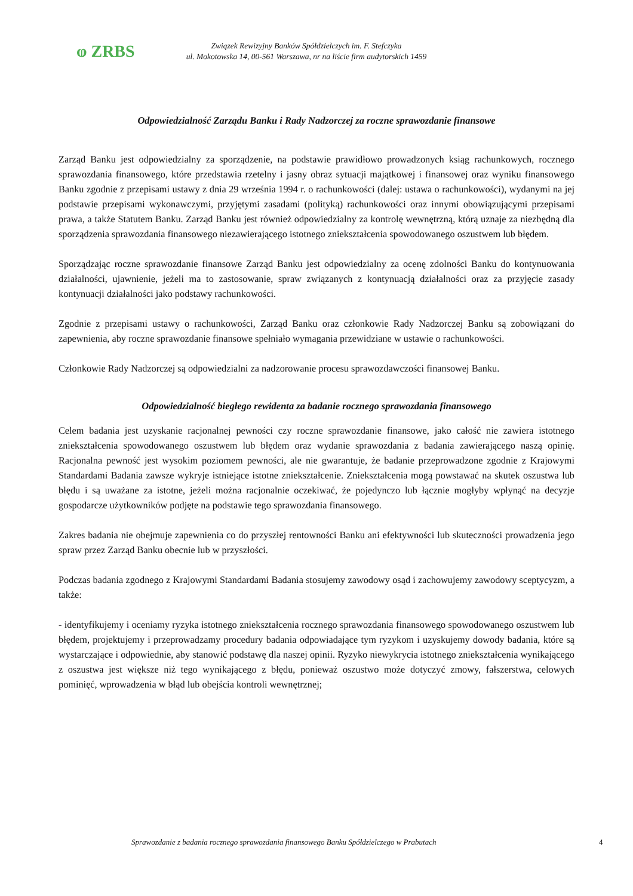ⱷ ZRBS
Związek Rewizyjny Banków Spółdzielczych im. F. Stefczyka
ul. Mokotowska 14, 00-561 Warszawa, nr na liście firm audytorskich 1459
Odpowiedzialność Zarządu Banku i Rady Nadzorczej za roczne sprawozdanie finansowe
Zarząd Banku jest odpowiedzialny za sporządzenie, na podstawie prawidłowo prowadzonych ksiąg rachunkowych, rocznego sprawozdania finansowego, które przedstawia rzetelny i jasny obraz sytuacji majątkowej i finansowej oraz wyniku finansowego Banku zgodnie z przepisami ustawy z dnia 29 września 1994 r. o rachunkowości (dalej: ustawa o rachunkowości), wydanymi na jej podstawie przepisami wykonawczymi, przyjętymi zasadami (polityką) rachunkowości oraz innymi obowiązującymi przepisami prawa, a także Statutem Banku. Zarząd Banku jest również odpowiedzialny za kontrolę wewnętrzną, którą uznaje za niezbędną dla sporządzenia sprawozdania finansowego niezawierającego istotnego zniekształcenia spowodowanego oszustwem lub błędem.
Sporządzając roczne sprawozdanie finansowe Zarząd Banku jest odpowiedzialny za ocenę zdolności Banku do kontynuowania działalności, ujawnienie, jeżeli ma to zastosowanie, spraw związanych z kontynuacją działalności oraz za przyjęcie zasady kontynuacji działalności jako podstawy rachunkowości.
Zgodnie z przepisami ustawy o rachunkowości, Zarząd Banku oraz członkowie Rady Nadzorczej Banku są zobowiązani do zapewnienia, aby roczne sprawozdanie finansowe spełniało wymagania przewidziane w ustawie o rachunkowości.
Członkowie Rady Nadzorczej są odpowiedzialni za nadzorowanie procesu sprawozdawczości finansowej Banku.
Odpowiedzialność biegłego rewidenta za badanie rocznego sprawozdania finansowego
Celem badania jest uzyskanie racjonalnej pewności czy roczne sprawozdanie finansowe, jako całość nie zawiera istotnego zniekształcenia spowodowanego oszustwem lub błędem oraz wydanie sprawozdania z badania zawierającego naszą opinię. Racjonalna pewność jest wysokim poziomem pewności, ale nie gwarantuje, że badanie przeprowadzone zgodnie z Krajowymi Standardami Badania zawsze wykryje istniejące istotne zniekształcenie. Zniekształcenia mogą powstawać na skutek oszustwa lub błędu i są uważane za istotne, jeżeli można racjonalnie oczekiwać, że pojedynczo lub łącznie mogłyby wpłynąć na decyzje gospodarcze użytkowników podjęte na podstawie tego sprawozdania finansowego.
Zakres badania nie obejmuje zapewnienia co do przyszłej rentowności Banku ani efektywności lub skuteczności prowadzenia jego spraw przez Zarząd Banku obecnie lub w przyszłości.
Podczas badania zgodnego z Krajowymi Standardami Badania stosujemy zawodowy osąd i zachowujemy zawodowy sceptycyzm, a także:
- identyfikujemy i oceniamy ryzyka istotnego zniekształcenia rocznego sprawozdania finansowego spowodowanego oszustwem lub błędem, projektujemy i przeprowadzamy procedury badania odpowiadające tym ryzykom i uzyskujemy dowody badania, które są wystarczające i odpowiednie, aby stanowić podstawę dla naszej opinii. Ryzyko niewykrycia istotnego zniekształcenia wynikającego z oszustwa jest większe niż tego wynikającego z błędu, ponieważ oszustwo może dotyczyć zmowy, fałszerstwa, celowych pominięć, wprowadzenia w błąd lub obejścia kontroli wewnętrznej;
Sprawozdanie z badania rocznego sprawozdania finansowego Banku Spółdzielczego w Prabutach 4